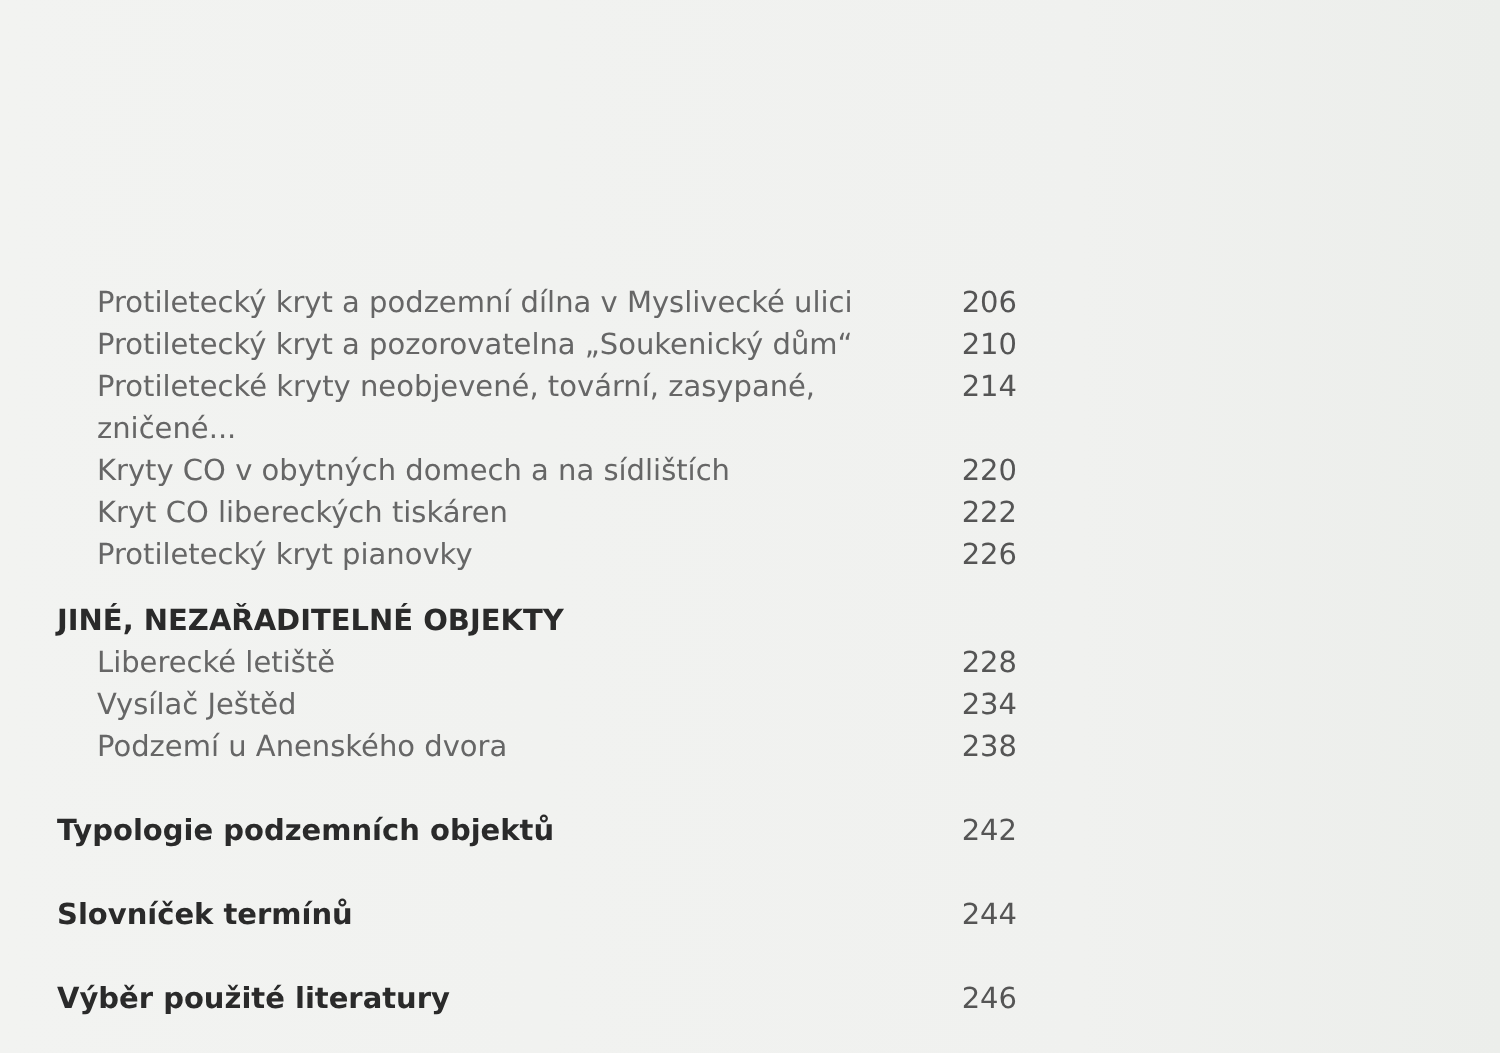Protiletecký kryt a podzemní dílna v Myslivecké ulici 206
Protiletecký kryt a pozorovatelna „Soukenický dům“210
Protiletecké kryty neobjevené, tovární, zasypané, zničené... 214
Kryty CO v obytných domech a na sídlištích 220
Kryt CO libereckých tiskáren 222
Protiletecký kryt pianovky 226
JINÉ, NEZAŘADITELNÉ OBJEKTY
Liberecké letiště 228
Vysílač Ještěd 234
Podzemí u Anenského dvora 238
Typologie podzemních objektů 242
Slovníček termínů 244
Výběr použité literatury 246